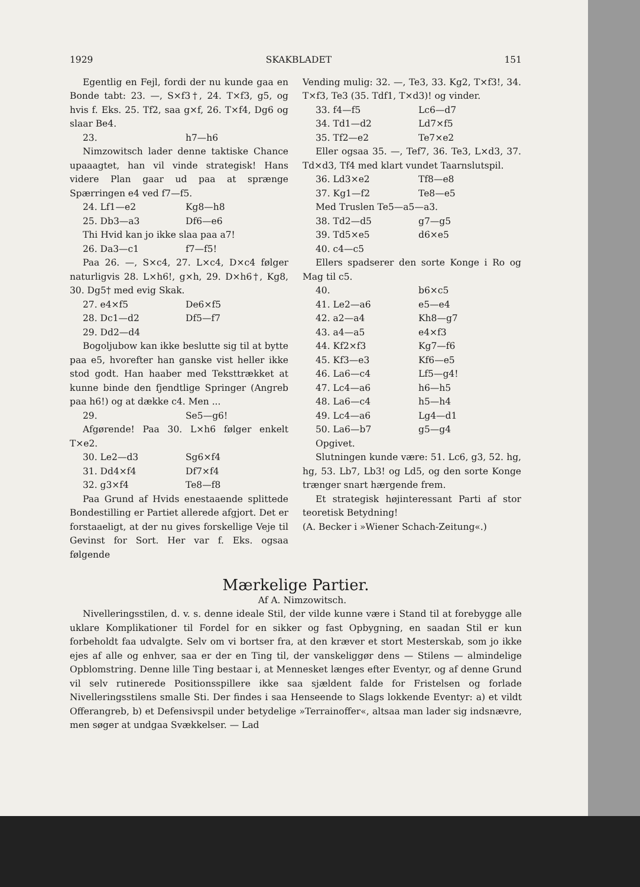1929 SKAKBLADET 151
Egentlig en Fejl, fordi der nu kunde gaa en Bonde tabt: 23. —, S×f3†, 24. T×f3, g5, og hvis f. Eks. 25. Tf2, saa g×f, 26. T×f4, Dg6 og slaar Be4.
23. h7—h6
Nimzowitsch lader denne taktiske Chance upaaagtet, han vil vinde strategisk! Hans videre Plan gaar ud paa at sprænge Spærringen e4 ved f7—f5.
24. Lf1—e2 Kg8—h8
25. Db3—a3 Df6—e6
Thi Hvid kan jo ikke slaa paa a7!
26. Da3—c1 f7—f5!
Paa 26. —, S×c4, 27. L×c4, D×c4 følger naturligvis 28. L×h6!, g×h, 29. D×h6†, Kg8, 30. Dg5† med evig Skak.
27. e4×f5 De6×f5
28. Dc1—d2 Df5—f7
29. Dd2—d4
Bogoljubow kan ikke beslutte sig til at bytte paa e5, hvorefter han ganske vist heller ikke stod godt. Han haaber med Teksttrækket at kunne binde den fjendtlige Springer (Angreb paa h6!) og at dække c4. Men ...
29. Se5—g6!
Afgørende! Paa 30. L×h6 følger enkelt T×e2.
30. Le2—d3 Sg6×f4
31. Dd4×f4 Df7×f4
32. g3×f4 Te8—f8
Paa Grund af Hvids enestaaende splittede Bondestilling er Partiet allerede afgjort. Det er forstaaeligt, at der nu gives forskellige Veje til Gevinst for Sort. Her var f. Eks. ogsaa følgende
Vending mulig: 32. —, Te3, 33. Kg2, T×f3!, 34. T×f3, Te3 (35. Tdf1, T×d3)! og vinder.
33. f4—f5 Lc6—d7
34. Td1—d2 Ld7×f5
35. Tf2—e2 Te7×e2
Eller ogsaa 35. —, Tef7, 36. Te3, L×d3, 37. Td×d3, Tf4 med klart vundet Taarnslutspil.
36. Ld3×e2 Tf8—e8
37. Kg1—f2 Te8—e5
Med Truslen Te5—a5—a3.
38. Td2—d5 g7—g5
39. Td5×e5 d6×e5
40. c4—c5
Ellers spadserer den sorte Konge i Ro og Mag til c5.
40. b6×c5
41. Le2—a6 e5—e4
42. a2—a4 Kh8—g7
43. a4—a5 e4×f3
44. Kf2×f3 Kg7—f6
45. Kf3—e3 Kf6—e5
46. La6—c4 Lf5—g4!
47. Lc4—a6 h6—h5
48. La6—c4 h5—h4
49. Lc4—a6 Lg4—d1
50. La6—b7 g5—g4
Opgivet.
Slutningen kunde være: 51. Lc6, g3, 52. hg, hg, 53. Lb7, Lb3! og Ld5, og den sorte Konge trænger snart hærgende frem.
Et strategisk højinteressant Parti af stor teoretisk Betydning!
(A. Becker i »Wiener Schach-Zeitung«.)
Mærkelige Partier.
Af A. Nimzowitsch.
Nivelleringsstilen, d. v. s. denne ideale Stil, der vilde kunne være i Stand til at forebygge alle uklare Komplikationer til Fordel for en sikker og fast Opbygning, en saadan Stil er kun forbeholdt faa udvalgte. Selv om vi bortser fra, at den kræver et stort Mesterskab, som jo ikke ejes af alle og enhver, saa er der en Ting til, der vanskeliggør dens — Stilens — almindelige Opblomstring. Denne lille Ting bestaar i, at Mennesket længes efter Eventyr, og af denne Grund vil selv rutinerede Positionsspillere ikke saa sjældent falde for Fristelsen og forlade Nivelleringsstilens smalle Sti. Der findes i saa Henseende to Slags lokkende Eventyr: a) et vildt Offerangreb, b) et Defensivspil under betydelige »Terrainoffer«, altsaa man lader sig indsnævre, men søger at undgaa Svækkelser. — Lad